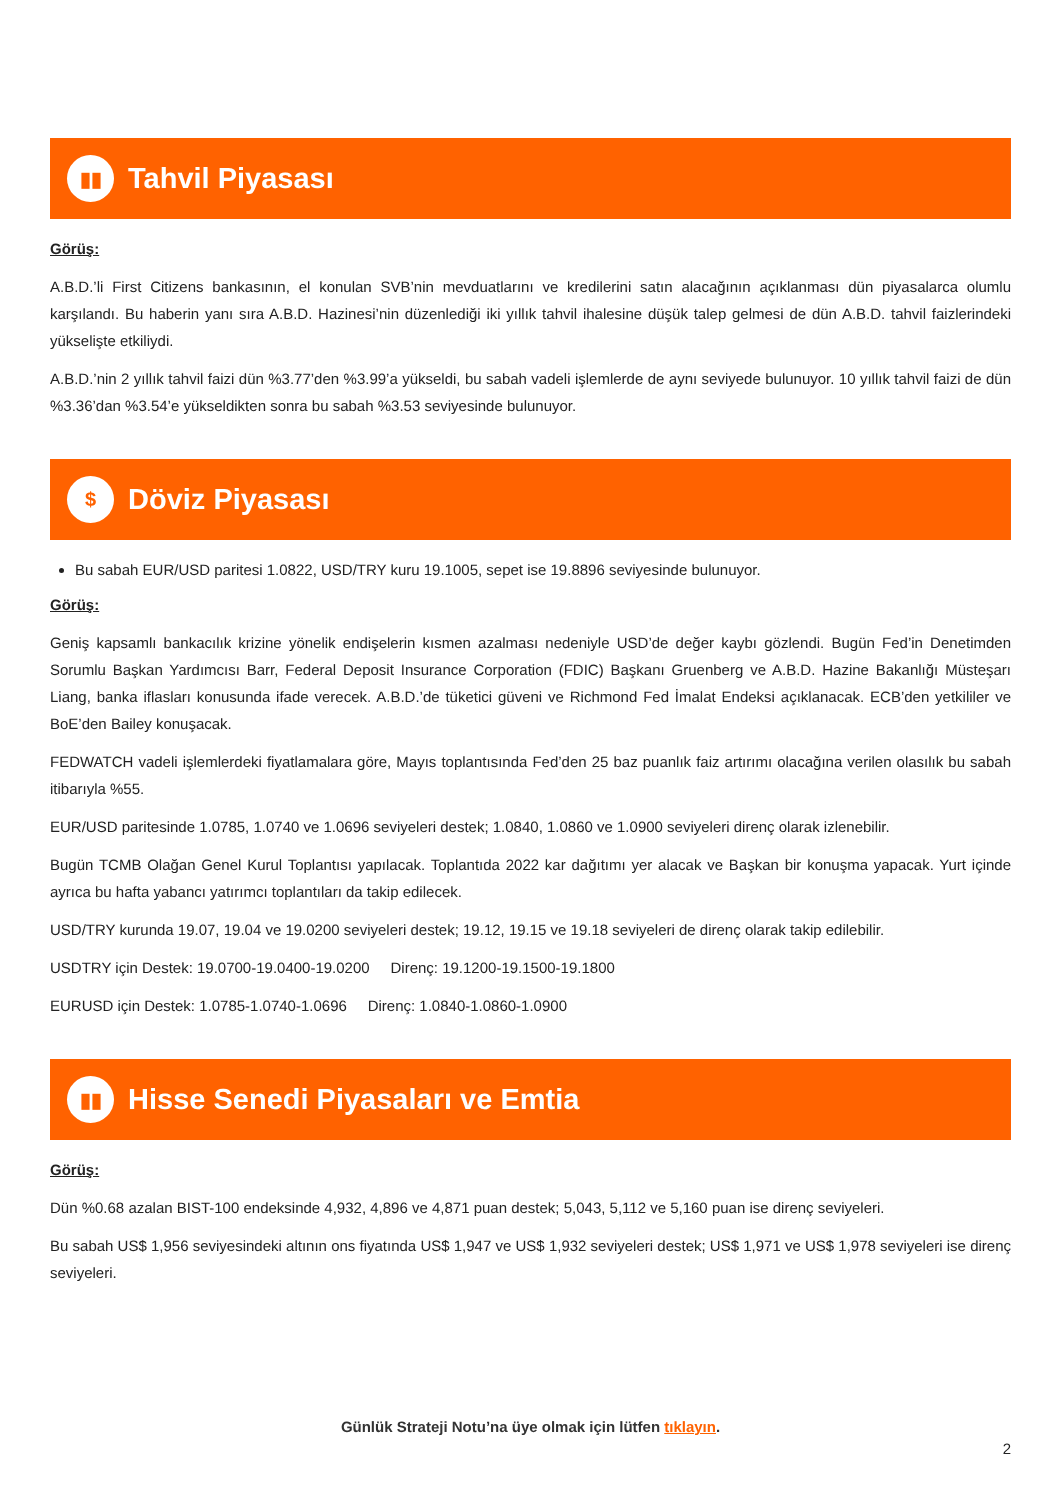▮▮
Tahvil Piyasası
Görüş:
A.B.D.’li First Citizens bankasının, el konulan SVB’nin mevduatlarını ve kredilerini satın alacağının açıklanması dün piyasalarca olumlu karşılandı. Bu haberin yanı sıra A.B.D. Hazinesi’nin düzenlediği iki yıllık tahvil ihalesine düşük talep gelmesi de dün A.B.D. tahvil faizlerindeki yükselişte etkiliydi.
A.B.D.’nin 2 yıllık tahvil faizi dün %3.77’den %3.99’a yükseldi, bu sabah vadeli işlemlerde de aynı seviyede bulunuyor. 10 yıllık tahvil faizi de dün %3.36’dan %3.54’e yükseldikten sonra bu sabah %3.53 seviyesinde bulunuyor.
$
Döviz Piyasası
Bu sabah EUR/USD paritesi 1.0822, USD/TRY kuru 19.1005, sepet ise 19.8896 seviyesinde bulunuyor.
Görüş:
Geniş kapsamlı bankacılık krizine yönelik endişelerin kısmen azalması nedeniyle USD’de değer kaybı gözlendi. Bugün Fed’in Denetimden Sorumlu Başkan Yardımcısı Barr, Federal Deposit Insurance Corporation (FDIC) Başkanı Gruenberg ve A.B.D. Hazine Bakanlığı Müsteşarı Liang, banka iflasları konusunda ifade verecek. A.B.D.’de tüketici güveni ve Richmond Fed İmalat Endeksi açıklanacak. ECB’den yetkililer ve BoE’den Bailey konuşacak.
FEDWATCH vadeli işlemlerdeki fiyatlamalara göre, Mayıs toplantısında Fed’den 25 baz puanlık faiz artırımı olacağına verilen olasılık bu sabah itibarıyla %55.
EUR/USD paritesinde 1.0785, 1.0740 ve 1.0696 seviyeleri destek; 1.0840, 1.0860 ve 1.0900 seviyeleri direnç olarak izlenebilir.
Bugün TCMB Olağan Genel Kurul Toplantısı yapılacak. Toplantıda 2022 kar dağıtımı yer alacak ve Başkan bir konuşma yapacak. Yurt içinde ayrıca bu hafta yabancı yatırımcı toplantıları da takip edilecek.
USD/TRY kurunda 19.07, 19.04 ve 19.0200 seviyeleri destek; 19.12, 19.15 ve 19.18 seviyeleri de direnç olarak takip edilebilir.
USDTRY için Destek: 19.0700-19.0400-19.0200 Direnç: 19.1200-19.1500-19.1800
EURUSD için Destek: 1.0785-1.0740-1.0696 Direnç: 1.0840-1.0860-1.0900
▮▮
Hisse Senedi Piyasaları ve Emtia
Görüş:
Dün %0.68 azalan BIST-100 endeksinde 4,932, 4,896 ve 4,871 puan destek; 5,043, 5,112 ve 5,160 puan ise direnç seviyeleri.
Bu sabah US$ 1,956 seviyesindeki altının ons fiyatında US$ 1,947 ve US$ 1,932 seviyeleri destek; US$ 1,971 ve US$ 1,978 seviyeleri ise direnç seviyeleri.
Günlük Strateji Notu’na üye olmak için lütfen tıklayın.
2